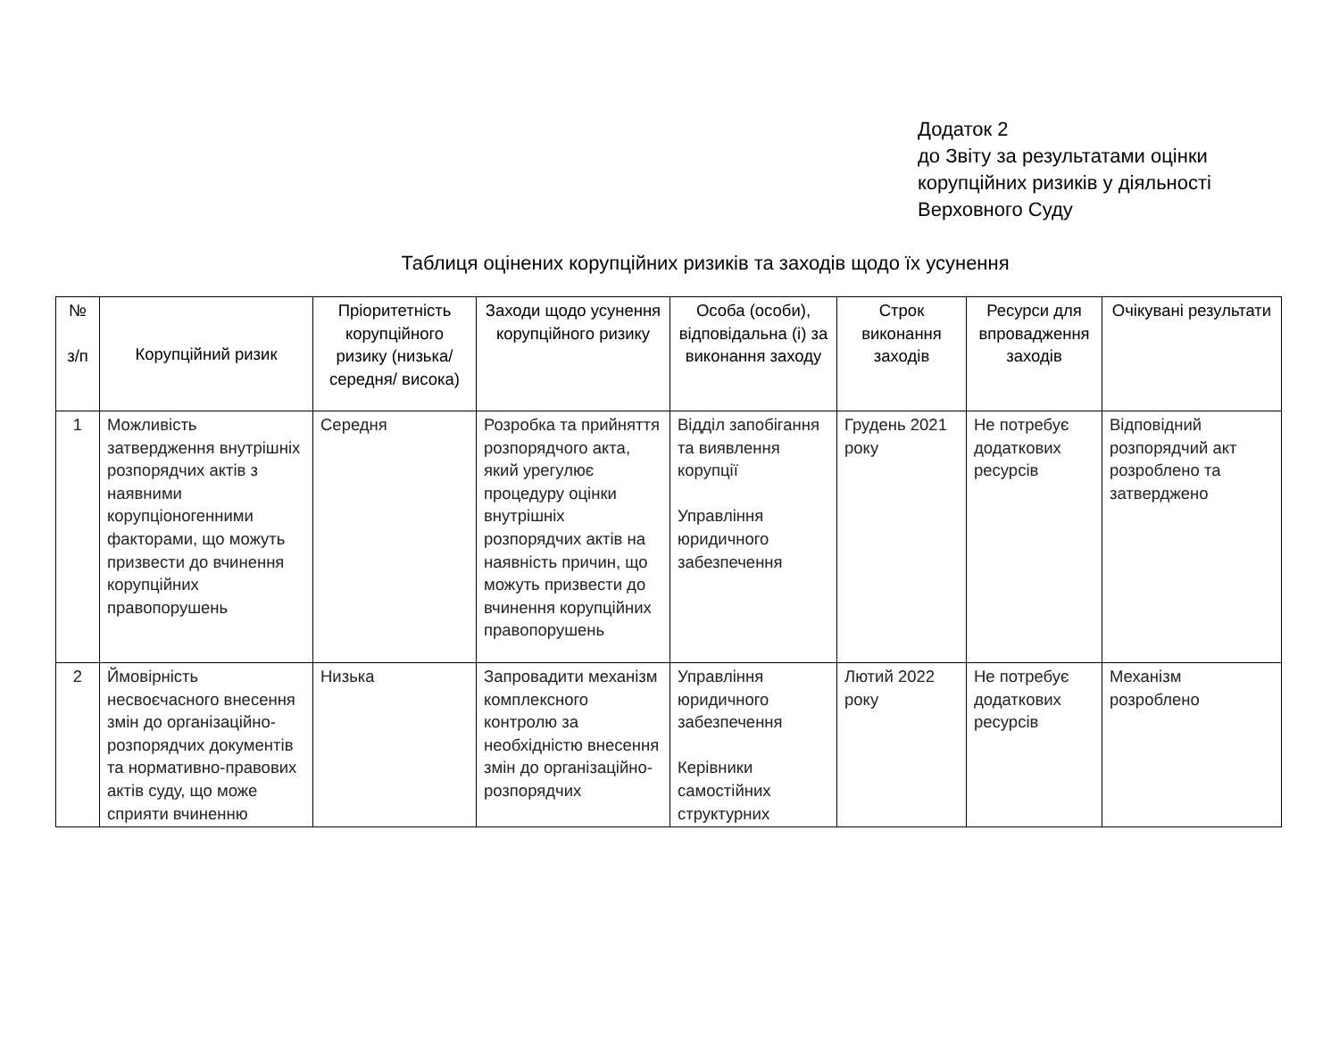Додаток 2
до Звіту за результатами оцінки
корупційних ризиків у діяльності
Верховного Суду
Таблиця оцінених корупційних ризиків та заходів щодо їх усунення
| № з/п | Корупційний ризик | Пріоритетність корупційного ризику (низька/середня/ висока) | Заходи щодо усунення корупційного ризику | Особа (особи), відповідальна (і) за виконання заходу | Строк виконання заходів | Ресурси для впровадження заходів | Очікувані результати |
| --- | --- | --- | --- | --- | --- | --- | --- |
| 1 | Можливість затвердження внутрішніх розпорядчих актів з наявними корупціоногенними факторами, що можуть призвести до вчинення корупційних правопорушень | Середня | Розробка та прийняття розпорядчого акта, який урегулює процедуру оцінки внутрішніх розпорядчих актів на наявність причин, що можуть призвести до вчинення корупційних правопорушень | Відділ запобігання та виявлення корупції Управління юридичного забезпечення | Грудень 2021 року | Не потребує додаткових ресурсів | Відповідний розпорядчий акт розроблено та затверджено |
| 2 | Ймовірність несвоєчасного внесення змін до організаційно-розпорядчих документів та нормативно-правових актів суду, що може сприяти вчиненню | Низька | Запровадити механізм комплексного контролю за необхідністю внесення змін до організаційно-розпорядчих | Управління юридичного забезпечення Керівники самостійних структурних | Лютий 2022 року | Не потребує додаткових ресурсів | Механізм розроблено |